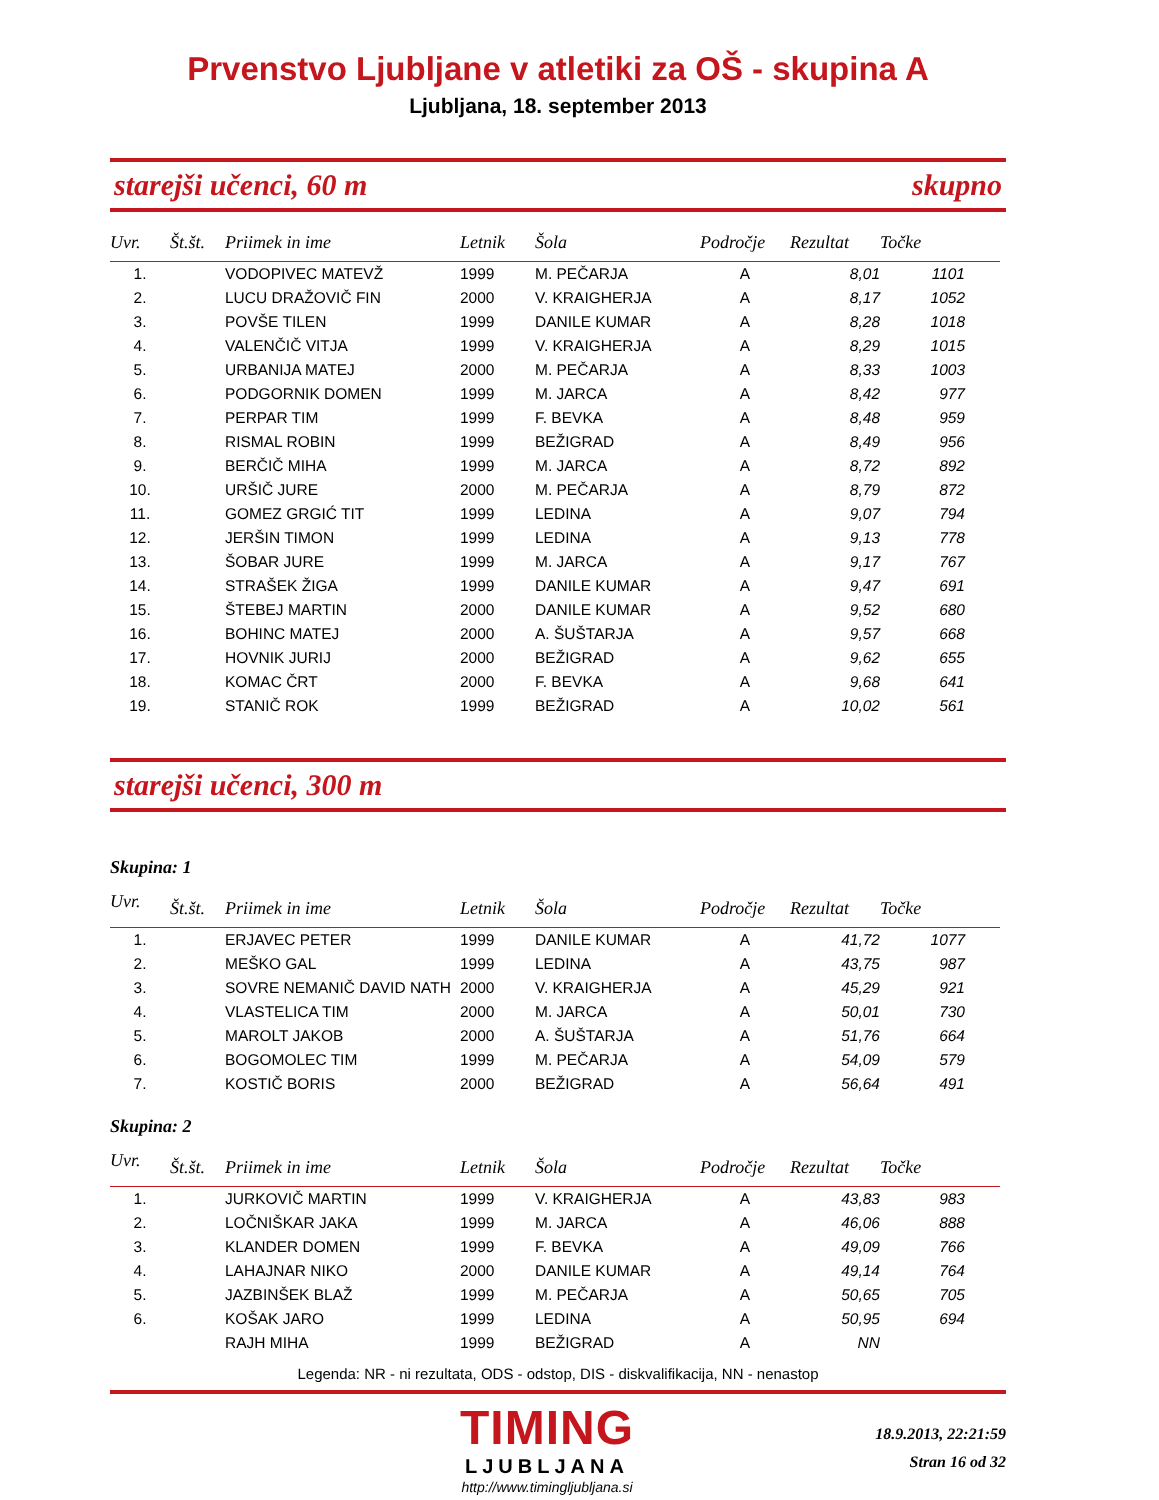Prvenstvo Ljubljane v atletiki za OŠ - skupina A
Ljubljana, 18. september 2013
starejši učenci, 60 m skupno
| Uvr. | Št.št. | Priimek in ime | Letnik | Šola | Področje | Rezultat | Točke |
| --- | --- | --- | --- | --- | --- | --- | --- |
| 1. | | VODOPIVEC MATEVŽ | 1999 | M. PEČARJA | A | 8,01 | 1101 |
| 2. | | LUCU DRAŽOVIČ FIN | 2000 | V. KRAIGHERJA | A | 8,17 | 1052 |
| 3. | | POVŠE TILEN | 1999 | DANILE KUMAR | A | 8,28 | 1018 |
| 4. | | VALENČIČ VITJA | 1999 | V. KRAIGHERJA | A | 8,29 | 1015 |
| 5. | | URBANIJA MATEJ | 2000 | M. PEČARJA | A | 8,33 | 1003 |
| 6. | | PODGORNIK DOMEN | 1999 | M. JARCA | A | 8,42 | 977 |
| 7. | | PERPAR TIM | 1999 | F. BEVKA | A | 8,48 | 959 |
| 8. | | RISMAL ROBIN | 1999 | BEŽIGRAD | A | 8,49 | 956 |
| 9. | | BERČIČ MIHA | 1999 | M. JARCA | A | 8,72 | 892 |
| 10. | | URŠIČ JURE | 2000 | M. PEČARJA | A | 8,79 | 872 |
| 11. | | GOMEZ GRGIĆ TIT | 1999 | LEDINA | A | 9,07 | 794 |
| 12. | | JERŠIN TIMON | 1999 | LEDINA | A | 9,13 | 778 |
| 13. | | ŠOBAR JURE | 1999 | M. JARCA | A | 9,17 | 767 |
| 14. | | STRAŠEK ŽIGA | 1999 | DANILE KUMAR | A | 9,47 | 691 |
| 15. | | ŠTEBEJ MARTIN | 2000 | DANILE KUMAR | A | 9,52 | 680 |
| 16. | | BOHINC MATEJ | 2000 | A. ŠUŠTARJA | A | 9,57 | 668 |
| 17. | | HOVNIK JURIJ | 2000 | BEŽIGRAD | A | 9,62 | 655 |
| 18. | | KOMAC ČRT | 2000 | F. BEVKA | A | 9,68 | 641 |
| 19. | | STANIČ ROK | 1999 | BEŽIGRAD | A | 10,02 | 561 |
starejši učenci, 300 m
Skupina: 1
| Uvr. | Št.št. | Priimek in ime | Letnik | Šola | Področje | Rezultat | Točke |
| --- | --- | --- | --- | --- | --- | --- | --- |
| 1. | | ERJAVEC PETER | 1999 | DANILE KUMAR | A | 41,72 | 1077 |
| 2. | | MEŠKO GAL | 1999 | LEDINA | A | 43,75 | 987 |
| 3. | | SOVRE NEMANIČ DAVID NATH | 2000 | V. KRAIGHERJA | A | 45,29 | 921 |
| 4. | | VLASTELICA TIM | 2000 | M. JARCA | A | 50,01 | 730 |
| 5. | | MAROLT JAKOB | 2000 | A. ŠUŠTARJA | A | 51,76 | 664 |
| 6. | | BOGOMOLEC TIM | 1999 | M. PEČARJA | A | 54,09 | 579 |
| 7. | | KOSTIČ BORIS | 2000 | BEŽIGRAD | A | 56,64 | 491 |
Skupina: 2
| Uvr. | Št.št. | Priimek in ime | Letnik | Šola | Področje | Rezultat | Točke |
| --- | --- | --- | --- | --- | --- | --- | --- |
| 1. | | JURKOVIČ MARTIN | 1999 | V. KRAIGHERJA | A | 43,83 | 983 |
| 2. | | LOČNIŠKAR JAKA | 1999 | M. JARCA | A | 46,06 | 888 |
| 3. | | KLANDER DOMEN | 1999 | F. BEVKA | A | 49,09 | 766 |
| 4. | | LAHAJNAR NIKO | 2000 | DANILE KUMAR | A | 49,14 | 764 |
| 5. | | JAZBINŠEK BLAŽ | 1999 | M. PEČARJA | A | 50,65 | 705 |
| 6. | | KOŠAK JARO | 1999 | LEDINA | A | 50,95 | 694 |
| | | RAJH MIHA | 1999 | BEŽIGRAD | A | NN | |
Legenda: NR - ni rezultata, ODS - odstop, DIS - diskvalifikacija, NN - nenastop
TIMING
LJUBLJANA
http://www.timingljubljana.si
18.9.2013, 22:21:59
Stran 16 od 32